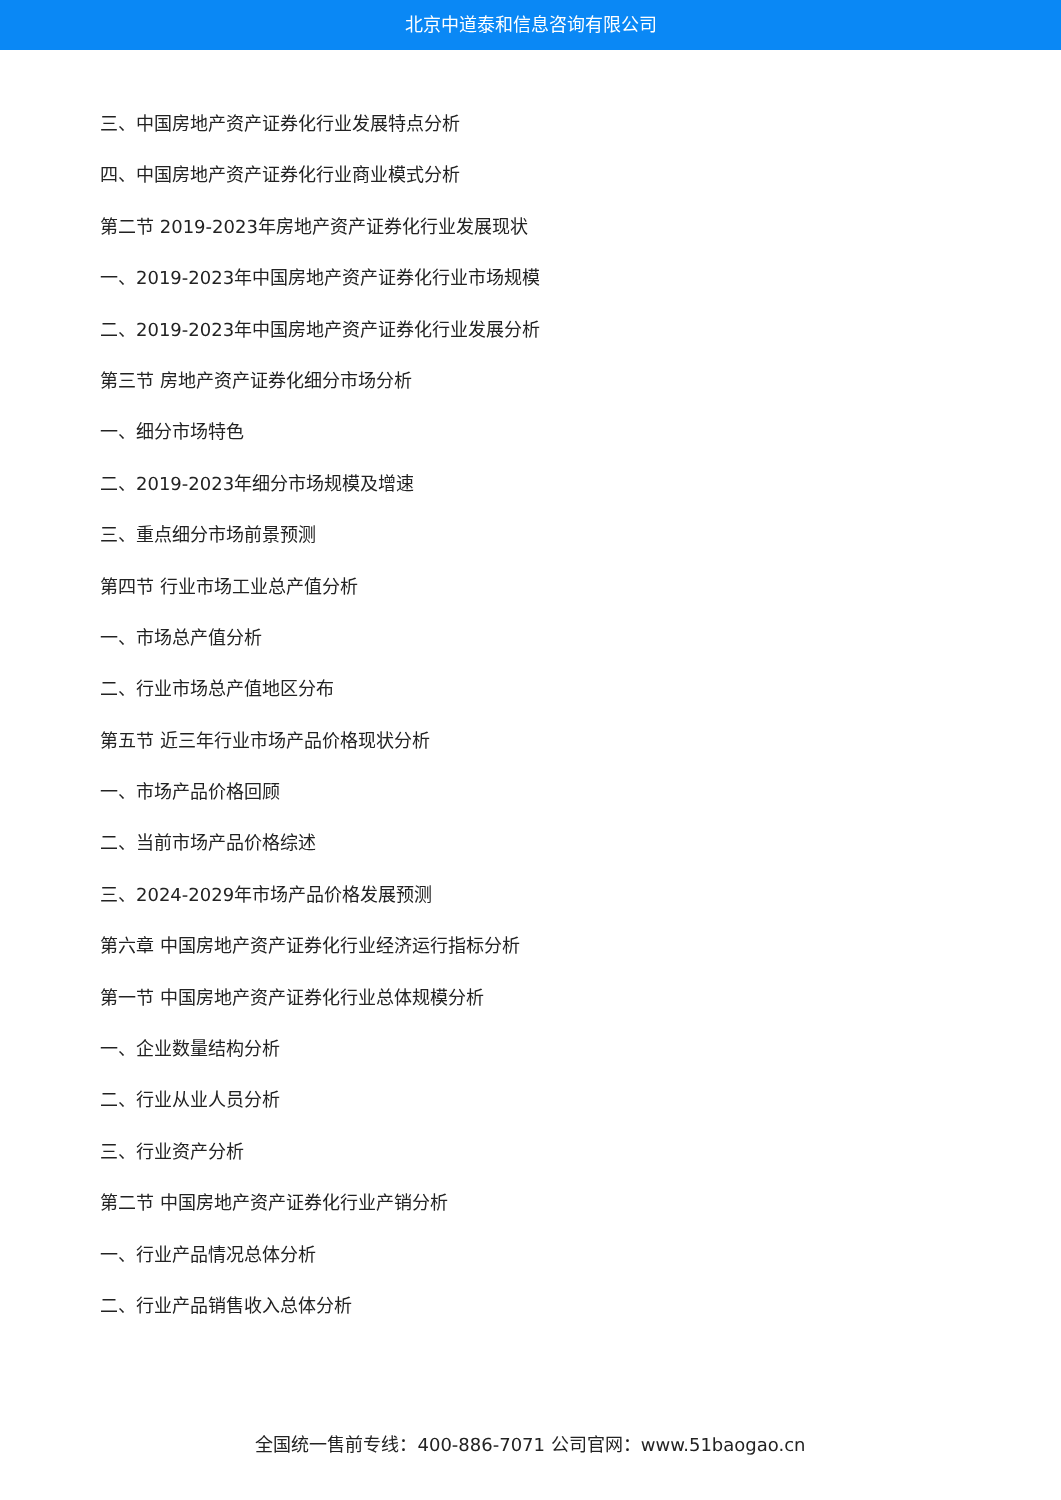北京中道泰和信息咨询有限公司
三、中国房地产资产证券化行业发展特点分析
四、中国房地产资产证券化行业商业模式分析
第二节 2019-2023年房地产资产证券化行业发展现状
一、2019-2023年中国房地产资产证券化行业市场规模
二、2019-2023年中国房地产资产证券化行业发展分析
第三节 房地产资产证券化细分市场分析
一、细分市场特色
二、2019-2023年细分市场规模及增速
三、重点细分市场前景预测
第四节 行业市场工业总产值分析
一、市场总产值分析
二、行业市场总产值地区分布
第五节 近三年行业市场产品价格现状分析
一、市场产品价格回顾
二、当前市场产品价格综述
三、2024-2029年市场产品价格发展预测
第六章 中国房地产资产证券化行业经济运行指标分析
第一节 中国房地产资产证券化行业总体规模分析
一、企业数量结构分析
二、行业从业人员分析
三、行业资产分析
第二节 中国房地产资产证券化行业产销分析
一、行业产品情况总体分析
二、行业产品销售收入总体分析
全国统一售前专线：400-886-7071 公司官网：www.51baogao.cn